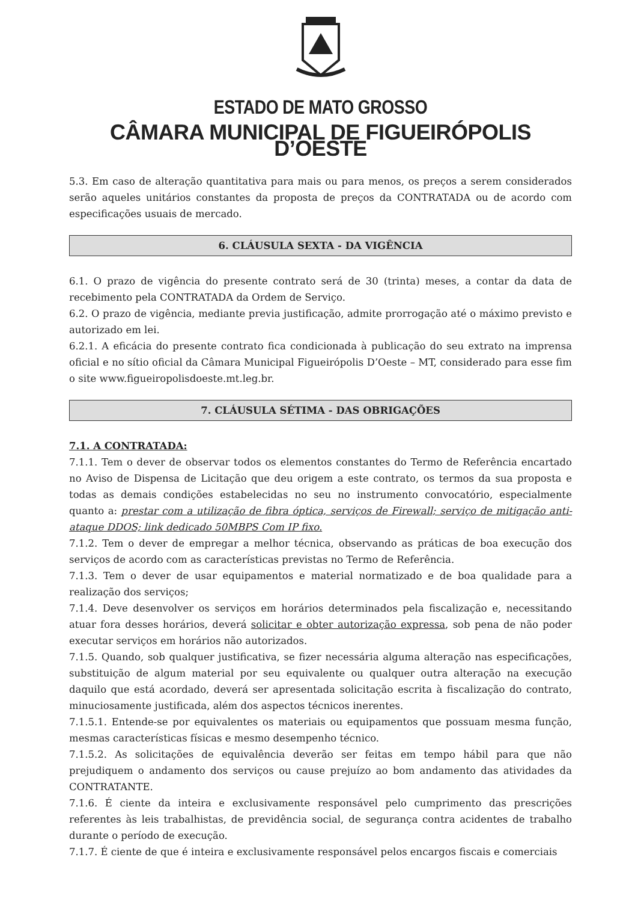ESTADO DE MATO GROSSO
CÂMARA MUNICIPAL DE FIGUEIRÓPOLIS D’OESTE
5.3. Em caso de alteração quantitativa para mais ou para menos, os preços a serem considerados serão aqueles unitários constantes da proposta de preços da CONTRATADA ou de acordo com especificações usuais de mercado.
6. CLÁUSULA SEXTA - DA VIGÊNCIA
6.1. O prazo de vigência do presente contrato será de 30 (trinta) meses, a contar da data de recebimento pela CONTRATADA da Ordem de Serviço.
6.2. O prazo de vigência, mediante previa justificação, admite prorrogação até o máximo previsto e autorizado em lei.
6.2.1. A eficácia do presente contrato fica condicionada à publicação do seu extrato na imprensa oficial e no sítio oficial da Câmara Municipal Figueirópolis D’Oeste – MT, considerado para esse fim o site www.figueiropolisdoeste.mt.leg.br.
7. CLÁUSULA SÉTIMA - DAS OBRIGAÇÕES
7.1. A CONTRATADA:
7.1.1. Tem o dever de observar todos os elementos constantes do Termo de Referência encartado no Aviso de Dispensa de Licitação que deu origem a este contrato, os termos da sua proposta e todas as demais condições estabelecidas no seu no instrumento convocatório, especialmente quanto a: prestar com a utilização de fibra óptica, serviços de Firewall; serviço de mitigação anti-ataque DDOS; link dedicado 50MBPS Com IP fixo.
7.1.2. Tem o dever de empregar a melhor técnica, observando as práticas de boa execução dos serviços de acordo com as características previstas no Termo de Referência.
7.1.3. Tem o dever de usar equipamentos e material normatizado e de boa qualidade para a realização dos serviços;
7.1.4. Deve desenvolver os serviços em horários determinados pela fiscalização e, necessitando atuar fora desses horários, deverá solicitar e obter autorização expressa, sob pena de não poder executar serviços em horários não autorizados.
7.1.5. Quando, sob qualquer justificativa, se fizer necessária alguma alteração nas especificações, substituição de algum material por seu equivalente ou qualquer outra alteração na execução daquilo que está acordado, deverá ser apresentada solicitação escrita à fiscalização do contrato, minuciosamente justificada, além dos aspectos técnicos inerentes.
7.1.5.1. Entende-se por equivalentes os materiais ou equipamentos que possuam mesma função, mesmas características físicas e mesmo desempenho técnico.
7.1.5.2. As solicitações de equivalência deverão ser feitas em tempo hábil para que não prejudiquem o andamento dos serviços ou cause prejuízo ao bom andamento das atividades da CONTRATANTE.
7.1.6. É ciente da inteira e exclusivamente responsável pelo cumprimento das prescrições referentes às leis trabalhistas, de previdência social, de segurança contra acidentes de trabalho durante o período de execução.
7.1.7. É ciente de que é inteira e exclusivamente responsável pelos encargos fiscais e comerciais